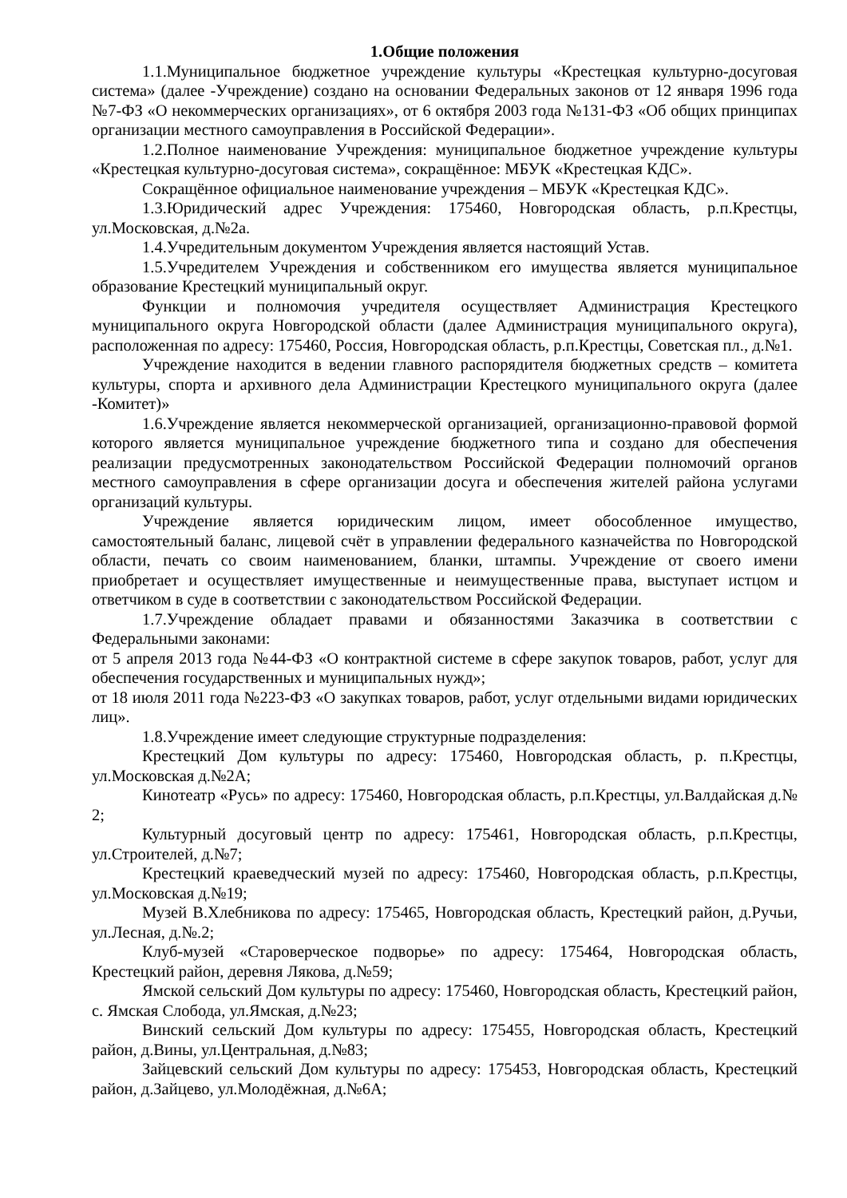1.Общие положения
1.1.Муниципальное бюджетное учреждение культуры «Крестецкая культурно-досуговая система» (далее -Учреждение) создано на основании Федеральных законов от 12 января 1996 года №7-ФЗ «О некоммерческих организациях», от 6 октября 2003 года №131-ФЗ «Об общих принципах организации местного самоуправления в Российской Федерации».
1.2.Полное наименование Учреждения: муниципальное бюджетное учреждение культуры «Крестецкая культурно-досуговая система», сокращённое: МБУК «Крестецкая КДС».
Сокращённое официальное наименование учреждения – МБУК «Крестецкая КДС».
1.3.Юридический адрес Учреждения: 175460, Новгородская область, р.п.Крестцы, ул.Московская, д.№2а.
1.4.Учредительным документом Учреждения является настоящий Устав.
1.5.Учредителем Учреждения и собственником его имущества является муниципальное образование Крестецкий муниципальный округ.
Функции и полномочия учредителя осуществляет Администрация Крестецкого муниципального округа Новгородской области (далее Администрация муниципального округа), расположенная по адресу: 175460, Россия, Новгородская область, р.п.Крестцы, Советская пл., д.№1.
Учреждение находится в ведении главного распорядителя бюджетных средств – комитета культуры, спорта и архивного дела Администрации Крестецкого муниципального округа (далее -Комитет)»
1.6.Учреждение является некоммерческой организацией, организационно-правовой формой которого является муниципальное учреждение бюджетного типа и создано для обеспечения реализации предусмотренных законодательством Российской Федерации полномочий органов местного самоуправления в сфере организации досуга и обеспечения жителей района услугами организаций культуры.
Учреждение является юридическим лицом, имеет обособленное имущество, самостоятельный баланс, лицевой счёт в управлении федерального казначейства по Новгородской области, печать со своим наименованием, бланки, штампы. Учреждение от своего имени приобретает и осуществляет имущественные и неимущественные права, выступает истцом и ответчиком в суде в соответствии с законодательством Российской Федерации.
1.7.Учреждение обладает правами и обязанностями Заказчика в соответствии с Федеральными законами:
от 5 апреля 2013 года №44-ФЗ «О контрактной системе в сфере закупок товаров, работ, услуг для обеспечения государственных и муниципальных нужд»;
от 18 июля 2011 года №223-ФЗ «О закупках товаров, работ, услуг отдельными видами юридических лиц».
1.8.Учреждение имеет следующие структурные подразделения:
Крестецкий Дом культуры по адресу: 175460, Новгородская область, р. п.Крестцы, ул.Московская д.№2А;
Кинотеатр «Русь» по адресу: 175460, Новгородская область, р.п.Крестцы, ул.Валдайская д.№ 2;
Культурный досуговый центр по адресу: 175461, Новгородская область, р.п.Крестцы, ул.Строителей, д.№7;
Крестецкий краеведческий музей по адресу: 175460, Новгородская область, р.п.Крестцы, ул.Московская д.№19;
Музей В.Хлебникова по адресу: 175465, Новгородская область, Крестецкий район, д.Ручьи, ул.Лесная, д.№.2;
Клуб-музей «Староверческое подворье» по адресу: 175464, Новгородская область, Крестецкий район, деревня Лякова, д.№59;
Ямской сельский Дом культуры по адресу: 175460, Новгородская область, Крестецкий район, с. Ямская Слобода, ул.Ямская, д.№23;
Винский сельский Дом культуры по адресу: 175455, Новгородская область, Крестецкий район, д.Вины, ул.Центральная, д.№83;
Зайцевский сельский Дом культуры по адресу: 175453, Новгородская область, Крестецкий район, д.Зайцево, ул.Молодёжная, д.№6А;